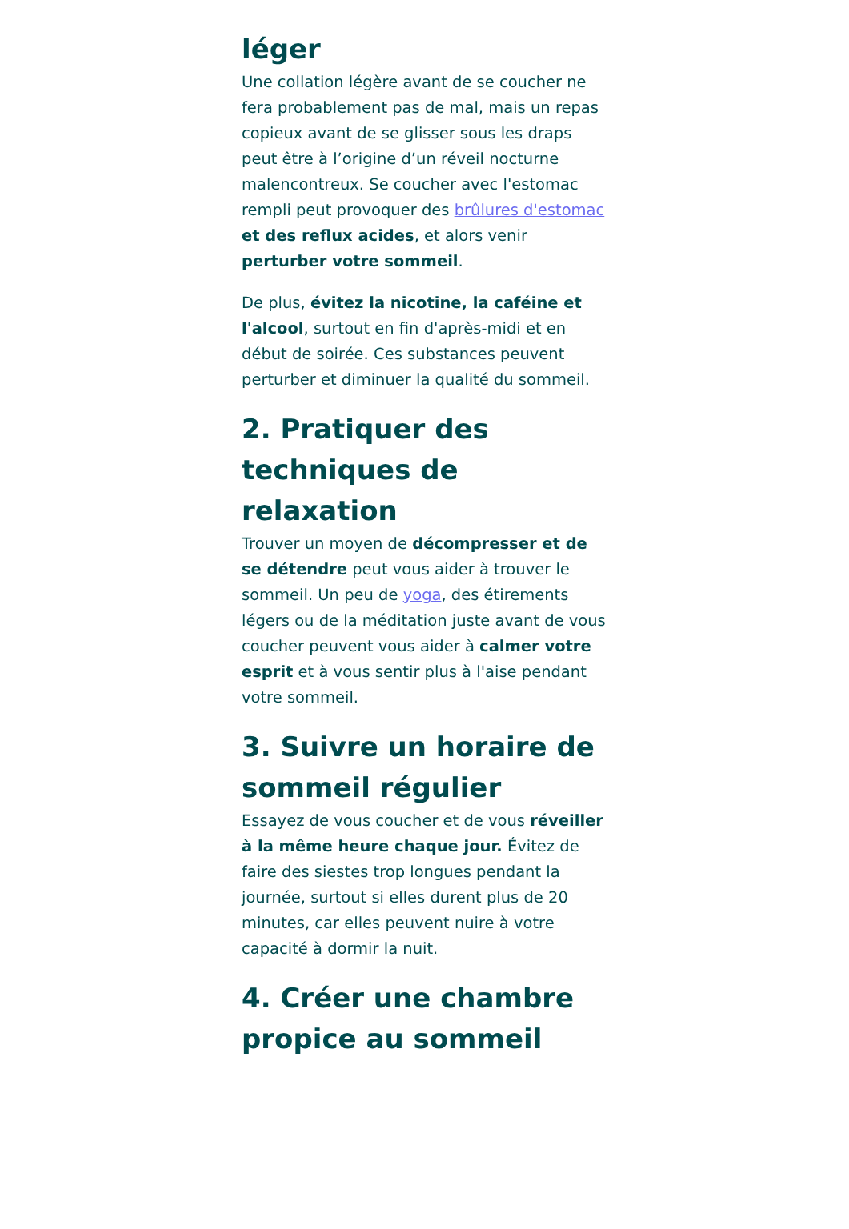léger
Une collation légère avant de se coucher ne fera probablement pas de mal, mais un repas copieux avant de se glisser sous les draps peut être à l’origine d’un réveil nocturne malencontreux. Se coucher avec l'estomac rempli peut provoquer des brûlures d'estomac et des reflux acides, et alors venir perturber votre sommeil.
De plus, évitez la nicotine, la caféine et l'alcool, surtout en fin d'après-midi et en début de soirée. Ces substances peuvent perturber et diminuer la qualité du sommeil.
2. Pratiquer des techniques de relaxation
Trouver un moyen de décompresser et de se détendre peut vous aider à trouver le sommeil. Un peu de yoga, des étirements légers ou de la méditation juste avant de vous coucher peuvent vous aider à calmer votre esprit et à vous sentir plus à l'aise pendant votre sommeil.
3. Suivre un horaire de sommeil régulier
Essayez de vous coucher et de vous réveiller à la même heure chaque jour. Évitez de faire des siestes trop longues pendant la journée, surtout si elles durent plus de 20 minutes, car elles peuvent nuire à votre capacité à dormir la nuit.
4. Créer une chambre propice au sommeil